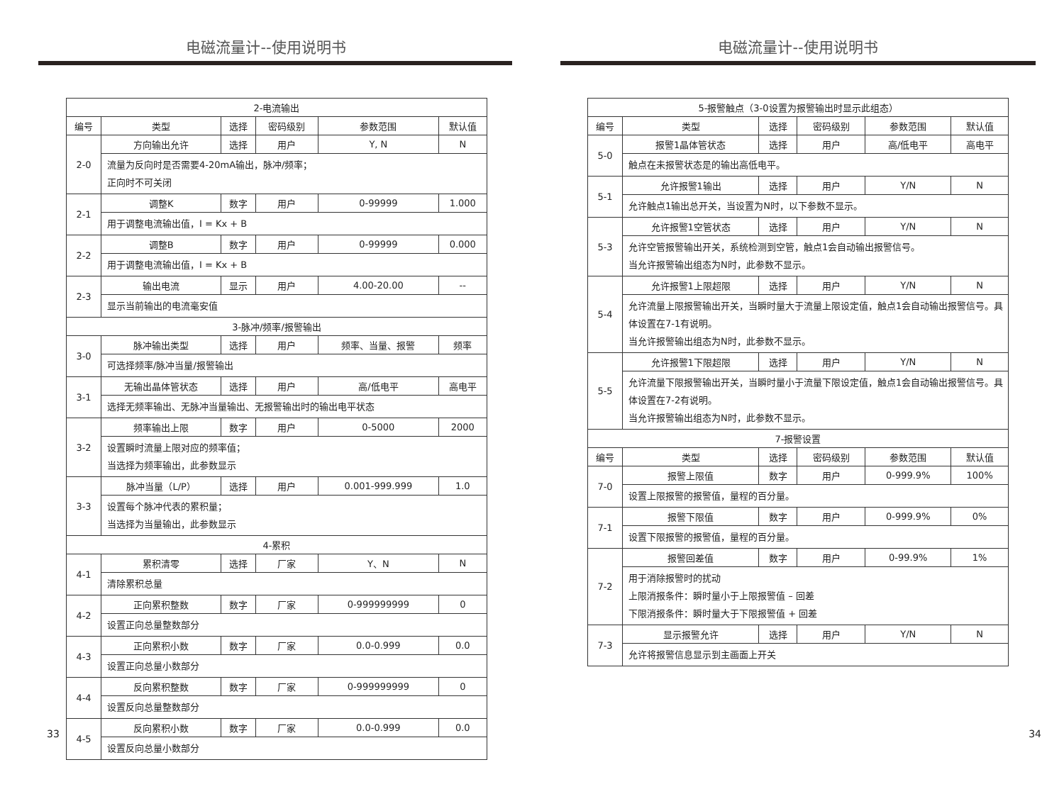电磁流量计--使用说明书
| 2-电流输出 | | | | | |
| --- | --- | --- | --- | --- | --- |
| 编号 | 类型 | 选择 | 密码级别 | 参数范围 | 默认值 |
| 2-0 | 方向输出允许 | 选择 | 用户 | Y, N | N |
| | 流量为反向时是否需要4-20mA输出，脉冲/频率； 正向时不可关闭 | | | | |
| 2-1 | 调整K | 数字 | 用户 | 0-99999 | 1.000 |
| | 用于调整电流输出值，I = Kx + B | | | | |
| 2-2 | 调整B | 数字 | 用户 | 0-99999 | 0.000 |
| | 用于调整电流输出值，I = Kx + B | | | | |
| 2-3 | 输出电流 | 显示 | 用户 | 4.00-20.00 | -- |
| | 显示当前输出的电流毫安值 | | | | |
| 3-脉冲/频率/报警输出 | | | | | |
| 3-0 | 脉冲输出类型 | 选择 | 用户 | 频率、当量、报警 | 频率 |
| | 可选择频率/脉冲当量/报警输出 | | | | |
| 3-1 | 无输出晶体管状态 | 选择 | 用户 | 高/低电平 | 高电平 |
| | 选择无频率输出、无脉冲当量输出、无报警输出时的输出电平状态 | | | | |
| 3-2 | 频率输出上限 | 数字 | 用户 | 0-5000 | 2000 |
| | 设置瞬时流量上限对应的频率值； 当选择为频率输出，此参数显示 | | | | |
| 3-3 | 脉冲当量（L/P） | 选择 | 用户 | 0.001-999.999 | 1.0 |
| | 设置每个脉冲代表的累积量； 当选择为当量输出，此参数显示 | | | | |
| 4-累积 | | | | | |
| 4-1 | 累积清零 | 选择 | 厂家 | Y、N | N |
| | 清除累积总量 | | | | |
| 4-2 | 正向累积整数 | 数字 | 厂家 | 0-999999999 | 0 |
| | 设置正向总量整数部分 | | | | |
| 4-3 | 正向累积小数 | 数字 | 厂家 | 0.0-0.999 | 0.0 |
| | 设置正向总量小数部分 | | | | |
| 4-4 | 反向累积整数 | 数字 | 厂家 | 0-999999999 | 0 |
| | 设置反向总量整数部分 | | | | |
| 4-5 | 反向累积小数 | 数字 | 厂家 | 0.0-0.999 | 0.0 |
| | 设置反向总量小数部分 | | | | |
33
电磁流量计--使用说明书
| 5-报警触点（3-0设置为报警输出时显示此组态） | | | | | |
| --- | --- | --- | --- | --- | --- |
| 编号 | 类型 | 选择 | 密码级别 | 参数范围 | 默认值 |
| 5-0 | 报警1晶体管状态 | 选择 | 用户 | 高/低电平 | 高电平 |
| | 触点在未报警状态是的输出高低电平。 | | | | |
| 5-1 | 允许报警1输出 | 选择 | 用户 | Y/N | N |
| | 允许触点1输出总开关，当设置为N时，以下参数不显示。 | | | | |
| 5-3 | 允许报警1空管状态 | 选择 | 用户 | Y/N | N |
| | 允许空管报警输出开关，系统检测到空管，触点1会自动输出报警信号。 当允许报警输出组态为N时，此参数不显示。 | | | | |
| 5-4 | 允许报警1上限超限 | 选择 | 用户 | Y/N | N |
| | 允许流量上限报警输出开关，当瞬时量大于流量上限设定值，触点1会自动输出报警信号。具体设置在7-1有说明。 当允许报警输出组态为N时，此参数不显示。 | | | | |
| 5-5 | 允许报警1下限超限 | 选择 | 用户 | Y/N | N |
| | 允许流量下限报警输出开关，当瞬时量小于流量下限设定值，触点1会自动输出报警信号。具体设置在7-2有说明。 当允许报警输出组态为N时，此参数不显示。 | | | | |
| 7-报警设置 | | | | | |
| 编号 | 类型 | 选择 | 密码级别 | 参数范围 | 默认值 |
| 7-0 | 报警上限值 | 数字 | 用户 | 0-999.9% | 100% |
| | 设置上限报警的报警值，量程的百分量。 | | | | |
| 7-1 | 报警下限值 | 数字 | 用户 | 0-999.9% | 0% |
| | 设置下限报警的报警值，量程的百分量。 | | | | |
| 7-2 | 报警回差值 | 数字 | 用户 | 0-99.9% | 1% |
| | 用于消除报警时的扰动 上限消报条件：瞬时量小于上限报警值 – 回差 下限消报条件：瞬时量大于下限报警值 + 回差 | | | | |
| 7-3 | 显示报警允许 | 选择 | 用户 | Y/N | N |
| | 允许将报警信息显示到主画面上开关 | | | | |
34